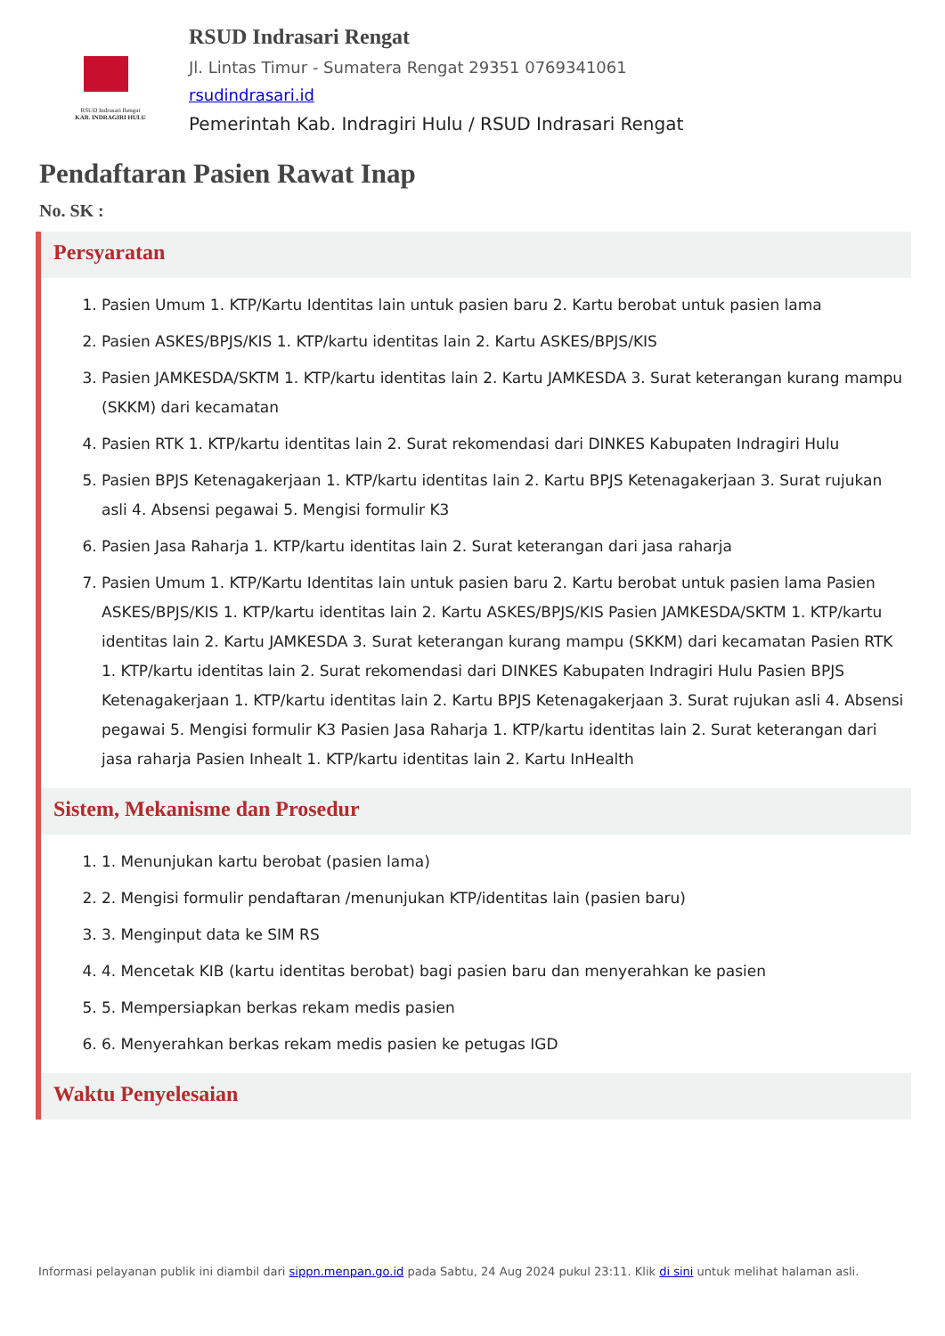RSUD Indrasari Rengat
KAB. INDRAGIRI HULU
RSUD Indrasari Rengat
Jl. Lintas Timur - Sumatera Rengat 29351 0769341061
rsudindrasari.id
Pemerintah Kab. Indragiri Hulu / RSUD Indrasari Rengat
Pendaftaran Pasien Rawat Inap
No. SK :
Persyaratan
1. Pasien Umum 1. KTP/Kartu Identitas lain untuk pasien baru 2. Kartu berobat untuk pasien lama
2. Pasien ASKES/BPJS/KIS 1. KTP/kartu identitas lain 2. Kartu ASKES/BPJS/KIS
3. Pasien JAMKESDA/SKTM 1. KTP/kartu identitas lain 2. Kartu JAMKESDA 3. Surat keterangan kurang mampu (SKKM) dari kecamatan
4. Pasien RTK 1. KTP/kartu identitas lain 2. Surat rekomendasi dari DINKES Kabupaten Indragiri Hulu
5. Pasien BPJS Ketenagakerjaan 1. KTP/kartu identitas lain 2. Kartu BPJS Ketenagakerjaan 3. Surat rujukan asli 4. Absensi pegawai 5. Mengisi formulir K3
6. Pasien Jasa Raharja 1. KTP/kartu identitas lain 2. Surat keterangan dari jasa raharja
7. Pasien Umum 1. KTP/Kartu Identitas lain untuk pasien baru 2. Kartu berobat untuk pasien lama Pasien ASKES/BPJS/KIS 1. KTP/kartu identitas lain 2. Kartu ASKES/BPJS/KIS Pasien JAMKESDA/SKTM 1. KTP/kartu identitas lain 2. Kartu JAMKESDA 3. Surat keterangan kurang mampu (SKKM) dari kecamatan Pasien RTK 1. KTP/kartu identitas lain 2. Surat rekomendasi dari DINKES Kabupaten Indragiri Hulu Pasien BPJS Ketenagakerjaan 1. KTP/kartu identitas lain 2. Kartu BPJS Ketenagakerjaan 3. Surat rujukan asli 4. Absensi pegawai 5. Mengisi formulir K3 Pasien Jasa Raharja 1. KTP/kartu identitas lain 2. Surat keterangan dari jasa raharja Pasien Inhealt 1. KTP/kartu identitas lain 2. Kartu InHealth
Sistem, Mekanisme dan Prosedur
1. 1. Menunjukan kartu berobat (pasien lama)
2. 2. Mengisi formulir pendaftaran /menunjukan KTP/identitas lain (pasien baru)
3. 3. Menginput data ke SIM RS
4. 4. Mencetak KIB (kartu identitas berobat) bagi pasien baru dan menyerahkan ke pasien
5. 5. Mempersiapkan berkas rekam medis pasien
6. 6. Menyerahkan berkas rekam medis pasien ke petugas IGD
Waktu Penyelesaian
Informasi pelayanan publik ini diambil dari sippn.menpan.go.id pada Sabtu, 24 Aug 2024 pukul 23:11. Klik di sini untuk melihat halaman asli.